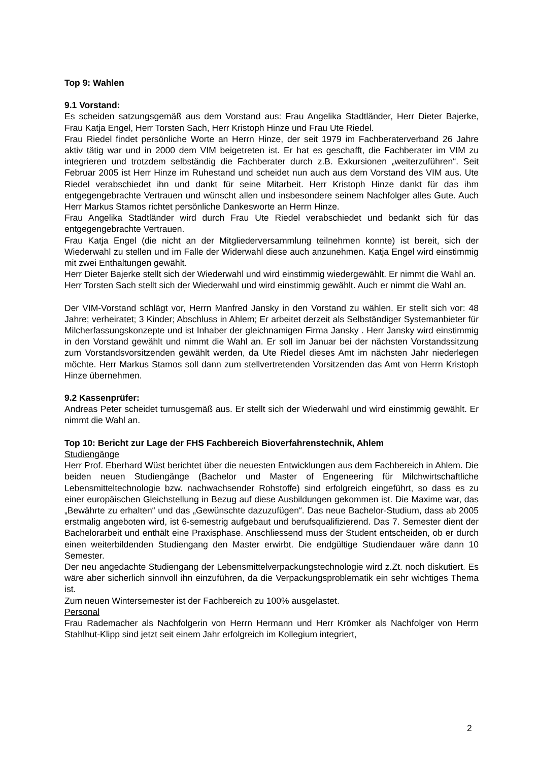Top 9: Wahlen
9.1 Vorstand:
Es scheiden satzungsgemäß aus dem Vorstand aus: Frau Angelika Stadtländer, Herr Dieter Bajerke, Frau Katja Engel, Herr Torsten Sach, Herr Kristoph Hinze und Frau Ute Riedel.
Frau Riedel findet persönliche Worte an Herrn Hinze, der seit 1979 im Fachberaterverband 26 Jahre aktiv tätig war und in 2000 dem VIM beigetreten ist. Er hat es geschafft, die Fachberater im VIM zu integrieren und trotzdem selbständig die Fachberater durch z.B. Exkursionen „weiterzuführen“. Seit Februar 2005 ist Herr Hinze im Ruhestand und scheidet nun auch aus dem Vorstand des VIM aus. Ute Riedel verabschiedet ihn und dankt für seine Mitarbeit. Herr Kristoph Hinze dankt für das ihm entgegengebrachte Vertrauen und wünscht allen und insbesondere seinem Nachfolger alles Gute. Auch Herr Markus Stamos richtet persönliche Dankesworte an Herrn Hinze.
Frau Angelika Stadtländer wird durch Frau Ute Riedel verabschiedet und bedankt sich für das entgegengebrachte Vertrauen.
Frau Katja Engel (die nicht an der Mitgliederversammlung teilnehmen konnte) ist bereit, sich der Wiederwahl zu stellen und im Falle der Widerwahl diese auch anzunehmen. Katja Engel wird einstimmig mit zwei Enthaltungen gewählt.
Herr Dieter Bajerke stellt sich der Wiederwahl und wird einstimmig wiedergewählt. Er nimmt die Wahl an.
Herr Torsten Sach stellt sich der Wiederwahl und wird einstimmig gewählt. Auch er nimmt die Wahl an.
Der VIM-Vorstand schlägt vor, Herrn Manfred Jansky in den Vorstand zu wählen. Er stellt sich vor: 48 Jahre; verheiratet; 3 Kinder; Abschluss in Ahlem; Er arbeitet derzeit als Selbständiger Systemanbieter für Milcherfassungskonzepte und ist Inhaber der gleichnamigen Firma Jansky . Herr Jansky wird einstimmig in den Vorstand gewählt und nimmt die Wahl an. Er soll im Januar bei der nächsten Vorstandssitzung zum Vorstandsvorsitzenden gewählt werden, da Ute Riedel dieses Amt im nächsten Jahr niederlegen möchte. Herr Markus Stamos soll dann zum stellvertretenden Vorsitzenden das Amt von Herrn Kristoph Hinze übernehmen.
9.2 Kassenprüfer:
Andreas Peter scheidet turnusgemäß aus. Er stellt sich der Wiederwahl und wird einstimmig gewählt. Er nimmt die Wahl an.
Top 10: Bericht zur Lage der FHS Fachbereich Bioverfahrenstechnik, Ahlem
Studiengänge
Herr Prof. Eberhard Wüst berichtet über die neuesten Entwicklungen aus dem Fachbereich in Ahlem. Die beiden neuen Studiengänge (Bachelor und Master of Engeneering für Milchwirtschaftliche Lebensmitteltechnologie bzw. nachwachsender Rohstoffe) sind erfolgreich eingeführt, so dass es zu einer europäischen Gleichstellung in Bezug auf diese Ausbildungen gekommen ist. Die Maxime war, das „Bewährte zu erhalten“ und das „Gewünschte dazuzufügen“. Das neue Bachelor-Studium, dass ab 2005 erstmalig angeboten wird, ist 6-semestrig aufgebaut und berufsqualifizierend. Das 7. Semester dient der Bachelorarbeit und enthält eine Praxisphase. Anschliessend muss der Student entscheiden, ob er durch einen weiterbildenden Studiengang den Master erwirbt. Die endgültige Studiendauer wäre dann 10 Semester.
Der neu angedachte Studiengang der Lebensmittelverpackungstechnologie wird z.Zt. noch diskutiert. Es wäre aber sicherlich sinnvoll ihn einzuführen, da die Verpackungsproblematik ein sehr wichtiges Thema ist.
Zum neuen Wintersemester ist der Fachbereich zu 100% ausgelastet.
Personal
Frau Rademacher als Nachfolgerin von Herrn Hermann und Herr Krömker als Nachfolger von Herrn Stahlhut-Klipp sind jetzt seit einem Jahr erfolgreich im Kollegium integriert,
2